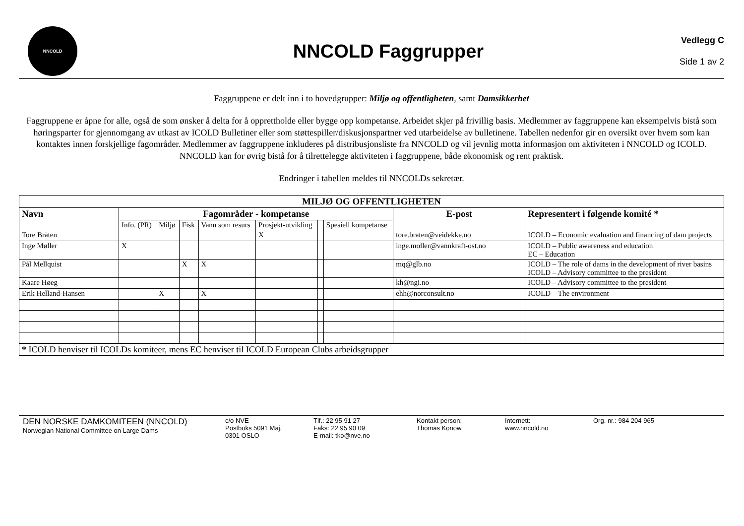NNCOLD
NNCOLD Faggrupper
Vedlegg C
Side 1 av 2
Faggruppene er delt inn i to hovedgrupper: Miljø og offentligheten, samt Damsikkerhet
Faggruppene er åpne for alle, også de som ønsker å delta for å opprettholde eller bygge opp kompetanse. Arbeidet skjer på frivillig basis. Medlemmer av faggruppene kan eksempelvis bistå som høringsparter for gjennomgang av utkast av ICOLD Bulletiner eller som støttespiller/diskusjonspartner ved utarbeidelse av bulletinene. Tabellen nedenfor gir en oversikt over hvem som kan kontaktes innen forskjellige fagområder. Medlemmer av faggruppene inkluderes på distribusjonsliste fra NNCOLD og vil jevnlig motta informasjon om aktiviteten i NNCOLD og ICOLD. NNCOLD kan for øvrig bistå for å tilrettelegge aktiviteten i faggruppene, både økonomisk og rent praktisk.
Endringer i tabellen meldes til NNCOLDs sekretær.
| MILJØ OG OFFENTLIGHETEN | | | | | | | | | |
| --- | --- | --- | --- | --- | --- | --- | --- | --- | --- |
| Navn | Fagområder - kompetanse | | | | | | | E-post | Representert i følgende komité * |
| | Info. (PR) | Miljø | Fisk | Vann som resurs | Prosjekt-utvikling | | Spesiell kompetanse | | |
| Tore Bråten | | | | | X | | | tore.braten@veidekke.no | ICOLD – Economic evaluation and financing of dam projects |
| Inge Møller | X | | | | | | | inge.moller@vannkraft-ost.no | ICOLD – Public awareness and education EC – Education |
| Pål Mellquist | | | X | X | | | | mq@glb.no | ICOLD – The role of dams in the development of river basins ICOLD – Advisory committee to the president |
| Kaare Høeg | | | | | | | | kh@ngi.no | ICOLD – Advisory committee to the president |
| Erik Helland-Hansen | | X | | X | | | | ehh@norconsult.no | ICOLD – The environment |
| * ICOLD henviser til ICOLDs komiteer, mens EC henviser til ICOLD European Clubs arbeidsgrupper | | | | | | | | | |
DEN NORSKE DAMKOMITEEN (NNCOLD)
Norwegian National Committee on Large Dams
c/o NVE
Postboks 5091 Maj.
0301 OSLO
Tlf.: 22 95 91 27
Faks: 22 95 90 09
E-mail: tko@nve.no
Kontakt person:
Thomas Konow
Internett:
www.nncold.no
Org. nr.: 984 204 965